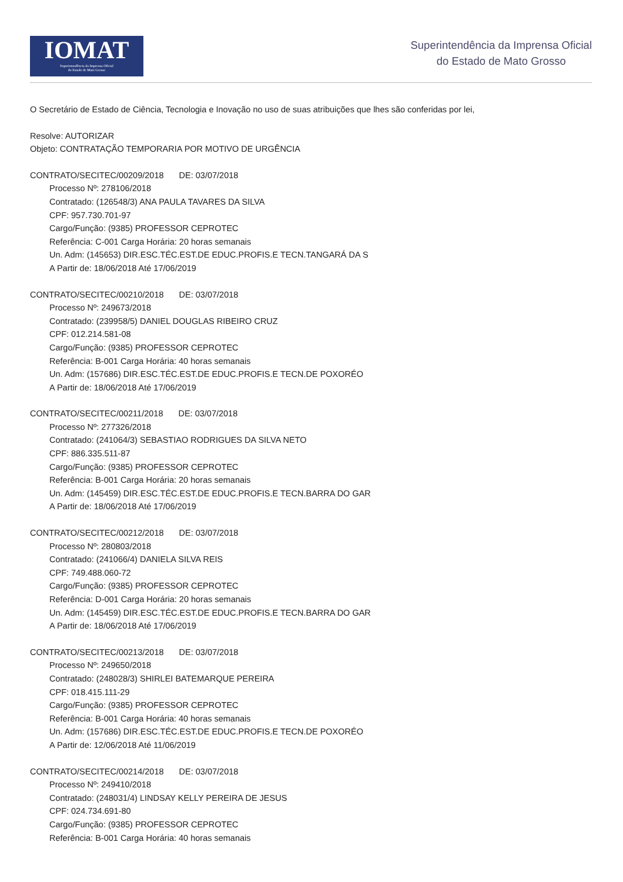IOMAT
Superintendência da Imprensa Oficial
do Estado de Mato Grosso
Superintendência da Imprensa Oficial
do Estado de Mato Grosso
O Secretário de Estado de Ciência, Tecnologia e Inovação no uso de suas atribuições que lhes são conferidas por lei,
Resolve: AUTORIZAR
Objeto: CONTRATAÇÃO TEMPORARIA POR MOTIVO DE URGÊNCIA
CONTRATO/SECITEC/00209/2018 DE: 03/07/2018
Processo Nº: 278106/2018
Contratado: (126548/3) ANA PAULA TAVARES DA SILVA
CPF: 957.730.701-97
Cargo/Função: (9385) PROFESSOR CEPROTEC
Referência: C-001 Carga Horária: 20 horas semanais
Un. Adm: (145653) DIR.ESC.TÉC.EST.DE EDUC.PROFIS.E TECN.TANGARÁ DA S
A Partir de: 18/06/2018 Até 17/06/2019
CONTRATO/SECITEC/00210/2018 DE: 03/07/2018
Processo Nº: 249673/2018
Contratado: (239958/5) DANIEL DOUGLAS RIBEIRO CRUZ
CPF: 012.214.581-08
Cargo/Função: (9385) PROFESSOR CEPROTEC
Referência: B-001 Carga Horária: 40 horas semanais
Un. Adm: (157686) DIR.ESC.TÉC.EST.DE EDUC.PROFIS.E TECN.DE POXORÉO
A Partir de: 18/06/2018 Até 17/06/2019
CONTRATO/SECITEC/00211/2018 DE: 03/07/2018
Processo Nº: 277326/2018
Contratado: (241064/3) SEBASTIAO RODRIGUES DA SILVA NETO
CPF: 886.335.511-87
Cargo/Função: (9385) PROFESSOR CEPROTEC
Referência: B-001 Carga Horária: 20 horas semanais
Un. Adm: (145459) DIR.ESC.TÉC.EST.DE EDUC.PROFIS.E TECN.BARRA DO GAR
A Partir de: 18/06/2018 Até 17/06/2019
CONTRATO/SECITEC/00212/2018 DE: 03/07/2018
Processo Nº: 280803/2018
Contratado: (241066/4) DANIELA SILVA REIS
CPF: 749.488.060-72
Cargo/Função: (9385) PROFESSOR CEPROTEC
Referência: D-001 Carga Horária: 20 horas semanais
Un. Adm: (145459) DIR.ESC.TÉC.EST.DE EDUC.PROFIS.E TECN.BARRA DO GAR
A Partir de: 18/06/2018 Até 17/06/2019
CONTRATO/SECITEC/00213/2018 DE: 03/07/2018
Processo Nº: 249650/2018
Contratado: (248028/3) SHIRLEI BATEMARQUE PEREIRA
CPF: 018.415.111-29
Cargo/Função: (9385) PROFESSOR CEPROTEC
Referência: B-001 Carga Horária: 40 horas semanais
Un. Adm: (157686) DIR.ESC.TÉC.EST.DE EDUC.PROFIS.E TECN.DE POXORÉO
A Partir de: 12/06/2018 Até 11/06/2019
CONTRATO/SECITEC/00214/2018 DE: 03/07/2018
Processo Nº: 249410/2018
Contratado: (248031/4) LINDSAY KELLY PEREIRA DE JESUS
CPF: 024.734.691-80
Cargo/Função: (9385) PROFESSOR CEPROTEC
Referência: B-001 Carga Horária: 40 horas semanais